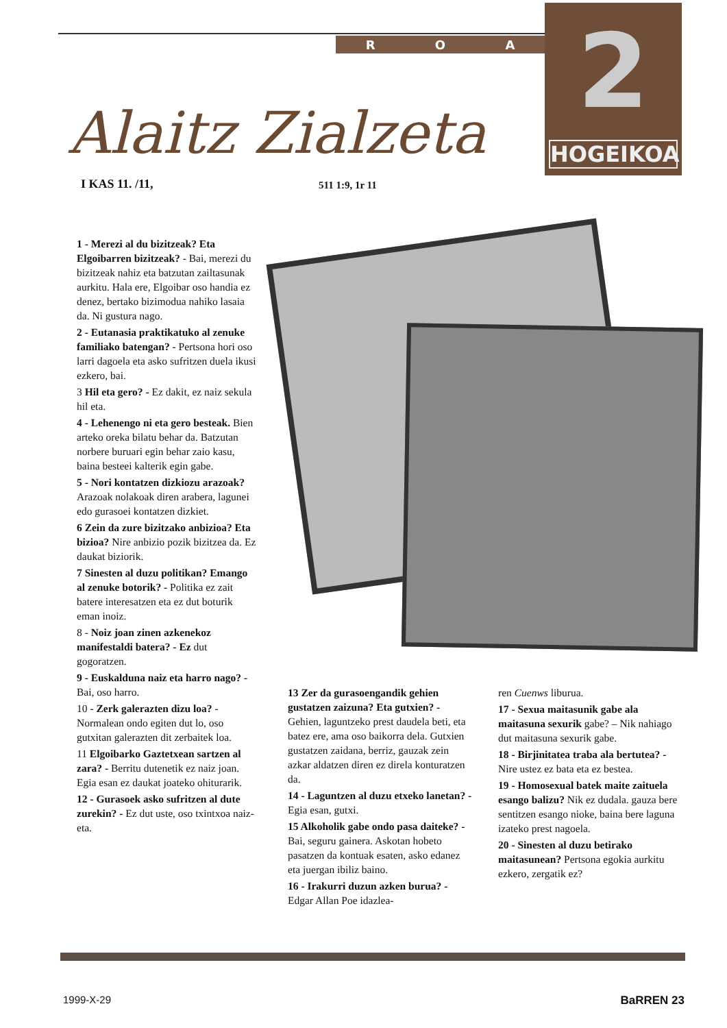R O A
2
HOGEIKOA
Alaitz Zialzeta
I KAS 11. /11, 511 1:9, 1r 11
1 - Merezi al du bizitzeak? Eta Elgoibarren bizitzeak? - Bai, merezi du bizitzeak nahiz eta batzutan zailtasunak aurkitu. Hala ere, Elgoibar oso handia ez denez, bertako bizimodua nahiko lasaia da. Ni gustura nago.
2 - Eutanasia praktikatuko al zenuke familiako batengan? - Pertsona hori oso larri dagoela eta asko sufritzen duela ikusi ezkero, bai.
3 Hil eta gero? - Ez dakit, ez naiz sekula hil eta.
4 - Lehenengo ni eta gero besteak. Bien arteko oreka bilatu behar da. Batzutan norbere buruari egin behar zaio kasu, baina besteei kalterik egin gabe.
5 - Nori kontatzen dizkiozu arazoak? Arazoak nolakoak diren arabera, lagunei edo gurasoei kontatzen dizkiet.
6 Zein da zure bizitzako anbizioa? Eta bizioa? Nire anbizio pozik bizitzea da. Ez daukat biziorik.
7 Sinesten al duzu politikan? Emango al zenuke botorik? - Politika ez zait batere interesatzen eta ez dut boturik eman inoiz.
8 - Noiz joan zinen azkenekoz manifestaldi batera? - Ez dut gogoratzen.
9 - Euskalduna naiz eta harro nago? - Bai, oso harro.
10 - Zerk galerazten dizu loa? - Normalean ondo egiten dut lo, oso gutxitan galerazten dit zerbaitek loa.
11 Elgoibarko Gaztetxean sartzen al zara? - Berritu dutenetik ez naiz joan. Egia esan ez daukat joateko ohiturarik.
12 - Gurasoek asko sufritzen al dute zurekin? - Ez dut uste, oso txintxoa naiz-eta.
13 Zer da gurasoengandik gehien gustatzen zaizuna? Eta gutxien? - Gehien, laguntzeko prest daudela beti, eta batez ere, ama oso baikorra dela. Gutxien gustatzen zaidana, berriz, gauzak zein azkar aldatzen diren ez direla konturatzen da.
14 - Laguntzen al duzu etxeko lanetan? - Egia esan, gutxi.
15 Alkoholik gabe ondo pasa daiteke? - Bai, seguru gainera. Askotan hobeto pasatzen da kontuak esaten, asko edanez eta juergan ibiliz baino.
16 - Irakurri duzun azken burua? - Edgar Allan Poe idazlea-
ren Cuenws liburua.
17 - Sexua maitasunik gabe ala maitasuna sexurik gabe? – Nik nahiago dut maitasuna sexurik gabe.
18 - Birjinitatea traba ala bertutea? - Nire ustez ez bata eta ez bestea.
19 - Homosexual batek maite zaituela esango balizu? Nik ez dudala. gauza bere sentitzen esango nioke, baina bere laguna izateko prest nagoela.
20 - Sinesten al duzu betirako maitasunean? Pertsona egokia aurkitu ezkero, zergatik ez?
1999-X-29 BaRREN 23